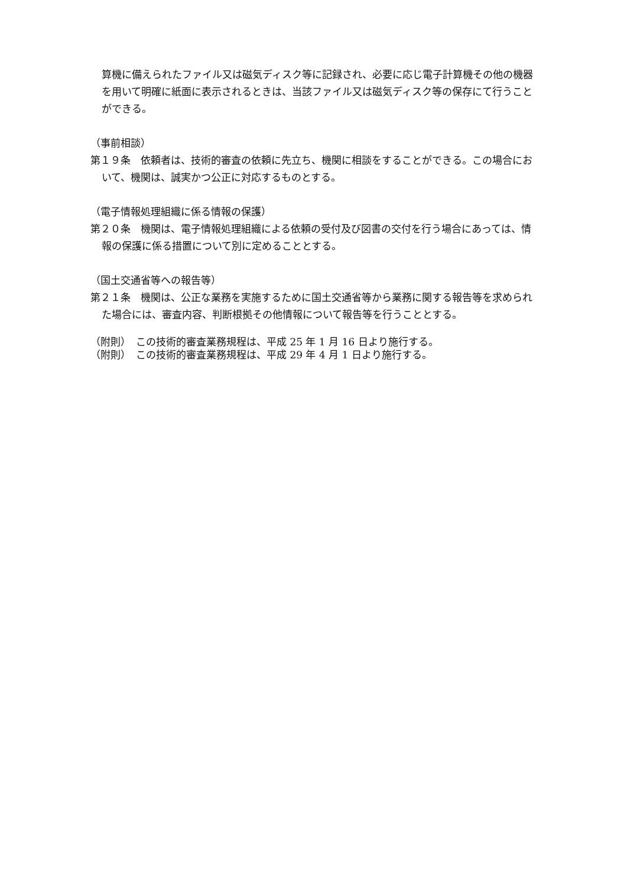算機に備えられたファイル又は磁気ディスク等に記録され、必要に応じ電子計算機その他の機器を用いて明確に紙面に表示されるときは、当該ファイル又は磁気ディスク等の保存にて行うことができる。
（事前相談）
第１９条　依頼者は、技術的審査の依頼に先立ち、機関に相談をすることができる。この場合において、機関は、誠実かつ公正に対応するものとする。
（電子情報処理組織に係る情報の保護）
第２０条　機関は、電子情報処理組織による依頼の受付及び図書の交付を行う場合にあっては、情報の保護に係る措置について別に定めることとする。
（国土交通省等への報告等）
第２１条　機関は、公正な業務を実施するために国土交通省等から業務に関する報告等を求められた場合には、審査内容、判断根拠その他情報について報告等を行うこととする。
（附則）　この技術的審査業務規程は、平成 25 年 1 月 16 日より施行する。
（附則）　この技術的審査業務規程は、平成 29 年 4 月 1 日より施行する。